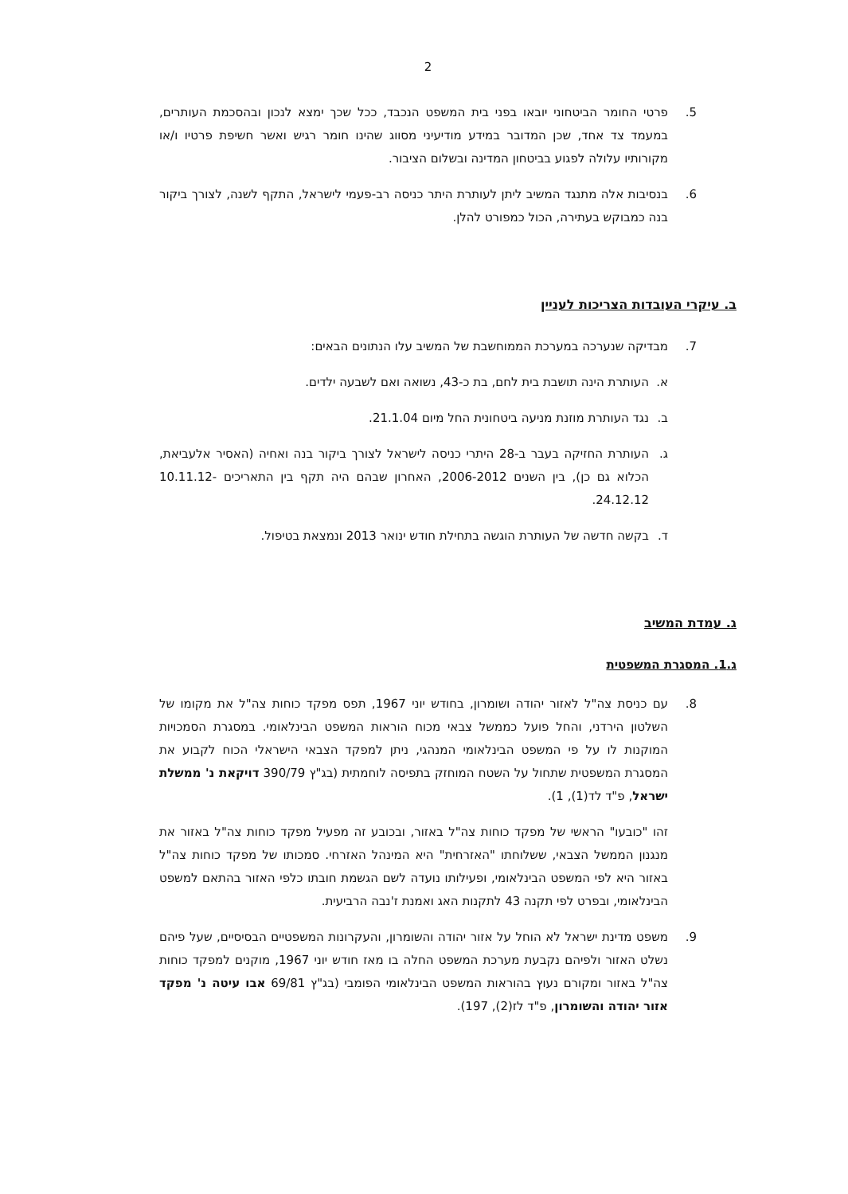2
5. פרטי החומר הביטחוני יובאו בפני בית המשפט הנכבד, ככל שכך ימצא לנכון ובהסכמת העותרים, במעמד צד אחד, שכן המדובר במידע מודיעיני מסווג שהינו חומר רגיש ואשר חשיפת פרטיו ו/או מקורותיו עלולה לפגוע בביטחון המדינה ובשלום הציבור.
6. בנסיבות אלה מתנגד המשיב ליתן לעותרת היתר כניסה רב-פעמי לישראל, התקף לשנה, לצורך ביקור בנה כמבוקש בעתירה, הכול כמפורט להלן.
ב. עיקרי העובדות הצריכות לעניין
7. מבדיקה שנערכה במערכת הממוחשבת של המשיב עלו הנתונים הבאים:
א. העותרת הינה תושבת בית לחם, בת כ-43, נשואה ואם לשבעה ילדים.
ב. נגד העותרת מוזנת מניעה ביטחונית החל מיום 21.1.04.
ג. העותרת החזיקה בעבר ב-28 היתרי כניסה לישראל לצורך ביקור בנה ואחיה (האסיר אלעביאת, הכלוא גם כן), בין השנים 2006-2012, האחרון שבהם היה תקף בין התאריכים 10.11.12-24.12.12.
ד. בקשה חדשה של העותרת הוגשה בתחילת חודש ינואר 2013 ונמצאת בטיפול.
ג. עמדת המשיב
ג.1. המסגרת המשפטית
8. עם כניסת צה"ל לאזור יהודה ושומרון, בחודש יוני 1967, תפס מפקד כוחות צה"ל את מקומו של השלטון הירדני, והחל פועל כממשל צבאי מכוח הוראות המשפט הבינלאומי. במסגרת הסמכויות המוקנות לו על פי המשפט הבינלאומי המנהגי, ניתן למפקד הצבאי הישראלי הכוח לקבוע את המסגרת המשפטית שתחול על השטח המוחזק בתפיסה לוחמתית (בג"ץ 390/79 דויקאת נ' ממשלת ישראל, פ"ד לד(1), 1).
זהו "כובעו" הראשי של מפקד כוחות צה"ל באזור, ובכובע זה מפעיל מפקד כוחות צה"ל באזור את מנגנון הממשל הצבאי, ששלוחתו "האזרחית" היא המינהל האזרחי. סמכותו של מפקד כוחות צה"ל באזור היא לפי המשפט הבינלאומי, ופעילותו נועדה לשם הגשמת חובתו כלפי האזור בהתאם למשפט הבינלאומי, ובפרט לפי תקנה 43 לתקנות האג ואמנת ז'נבה הרביעית.
9. משפט מדינת ישראל לא הוחל על אזור יהודה והשומרון, והעקרונות המשפטיים הבסיסיים, שעל פיהם נשלט האזור ולפיהם נקבעת מערכת המשפט החלה בו מאז חודש יוני 1967, מוקנים למפקד כוחות צה"ל באזור ומקורם נעוץ בהוראות המשפט הבינלאומי הפומבי (בג"ץ 69/81 אבו עיטה נ' מפקד אזור יהודה והשומרון, פ"ד לז(2), 197).